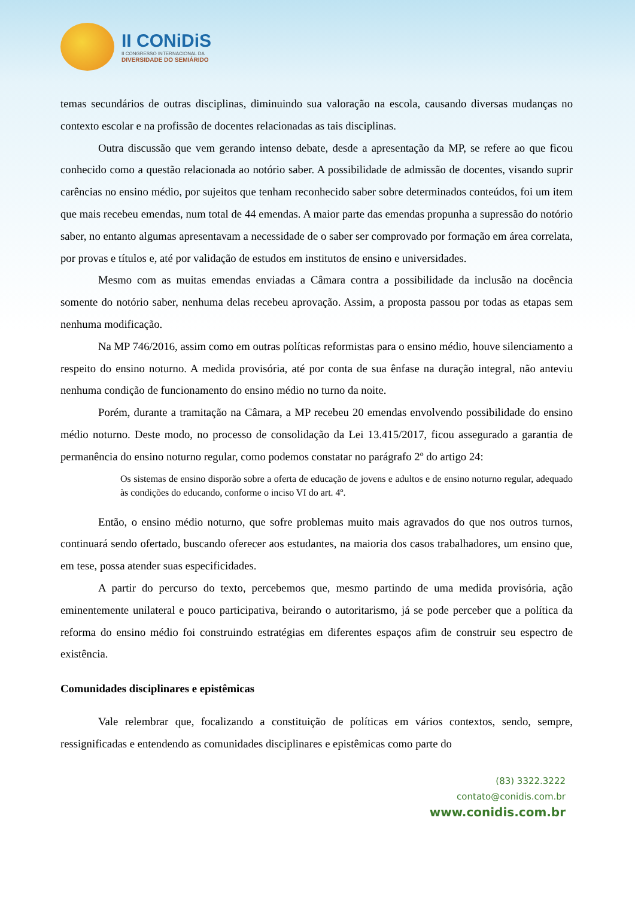II CONiDiS
II CONGRESSO INTERNACIONAL DA
DIVERSIDADE DO SEMIÁRIDO
temas secundários de outras disciplinas, diminuindo sua valoração na escola, causando diversas mudanças no contexto escolar e na profissão de docentes relacionadas as tais disciplinas.
Outra discussão que vem gerando intenso debate, desde a apresentação da MP, se refere ao que ficou conhecido como a questão relacionada ao notório saber. A possibilidade de admissão de docentes, visando suprir carências no ensino médio, por sujeitos que tenham reconhecido saber sobre determinados conteúdos, foi um item que mais recebeu emendas, num total de 44 emendas. A maior parte das emendas propunha a supressão do notório saber, no entanto algumas apresentavam a necessidade de o saber ser comprovado por formação em área correlata, por provas e títulos e, até por validação de estudos em institutos de ensino e universidades.
Mesmo com as muitas emendas enviadas a Câmara contra a possibilidade da inclusão na docência somente do notório saber, nenhuma delas recebeu aprovação. Assim, a proposta passou por todas as etapas sem nenhuma modificação.
Na MP 746/2016, assim como em outras políticas reformistas para o ensino médio, houve silenciamento a respeito do ensino noturno. A medida provisória, até por conta de sua ênfase na duração integral, não anteviu nenhuma condição de funcionamento do ensino médio no turno da noite.
Porém, durante a tramitação na Câmara, a MP recebeu 20 emendas envolvendo possibilidade do ensino médio noturno. Deste modo, no processo de consolidação da Lei 13.415/2017, ficou assegurado a garantia de permanência do ensino noturno regular, como podemos constatar no parágrafo 2º do artigo 24:
Os sistemas de ensino disporão sobre a oferta de educação de jovens e adultos e de ensino noturno regular, adequado às condições do educando, conforme o inciso VI do art. 4º.
Então, o ensino médio noturno, que sofre problemas muito mais agravados do que nos outros turnos, continuará sendo ofertado, buscando oferecer aos estudantes, na maioria dos casos trabalhadores, um ensino que, em tese, possa atender suas especificidades.
A partir do percurso do texto, percebemos que, mesmo partindo de uma medida provisória, ação eminentemente unilateral e pouco participativa, beirando o autoritarismo, já se pode perceber que a política da reforma do ensino médio foi construindo estratégias em diferentes espaços afim de construir seu espectro de existência.
Comunidades disciplinares e epistêmicas
Vale relembrar que, focalizando a constituição de políticas em vários contextos, sendo, sempre, ressignificadas e entendendo as comunidades disciplinares e epistêmicas como parte do
(83) 3322.3222
contato@conidis.com.br
www.conidis.com.br